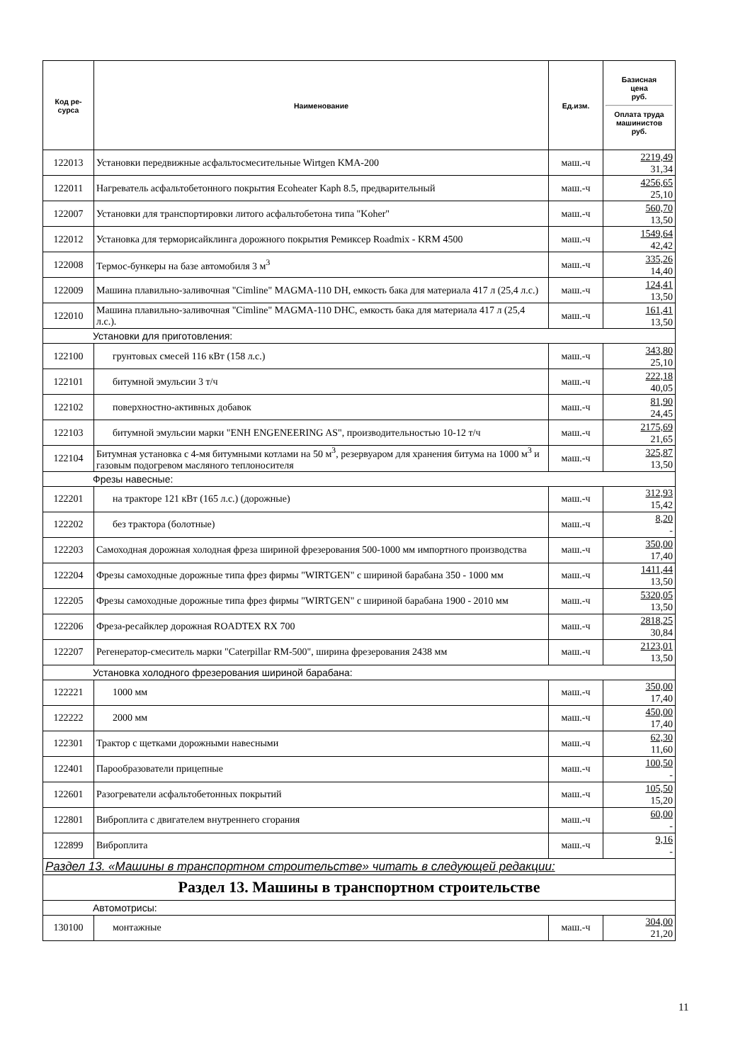| Код ре- сурса | Наименование | Ед.изм. | Базисная цена руб. Оплата труда машинистов руб. |
| --- | --- | --- | --- |
| 122013 | Установки передвижные асфальтосмесительные Wirtgen KMA-200 | маш.-ч | 2219,49 31,34 |
| 122011 | Нагреватель асфальтобетонного покрытия Ecoheater Kaph 8.5, предварительный | маш.-ч | 4256,65 25,10 |
| 122007 | Установки для транспортировки литого асфальтобетона типа "Koher" | маш.-ч | 560,70 13,50 |
| 122012 | Установка для терморисайклинга дорожного покрытия Ремиксер Roadmix - KRM 4500 | маш.-ч | 1549,64 42,42 |
| 122008 | Термос-бункеры на базе автомобиля 3 м<sup>3</sup> | маш.-ч | 335,26 14,40 |
| 122009 | Машина плавильно-заливочная "Cimline" MAGMA-110 DH, емкость бака для материала 417 л (25,4 л.с.) | маш.-ч | 124,41 13,50 |
| 122010 | Машина плавильно-заливочная "Cimline" MAGMA-110 DHC, емкость бака для материала 417 л (25,4 л.с.). | маш.-ч | 161,41 13,50 |
| Установки для приготовления: | | | |
| 122100 | грунтовых смесей 116 кВт (158 л.с.) | маш.-ч | 343,80 25,10 |
| 122101 | битумной эмульсии 3 т/ч | маш.-ч | 222,18 40,05 |
| 122102 | поверхностно-активных добавок | маш.-ч | 81,90 24,45 |
| 122103 | битумной эмульсии марки "ENH ENGENEERING AS", производительностью 10-12 т/ч | маш.-ч | 2175,69 21,65 |
| 122104 | Битумная установка с 4-мя битумными котлами на 50 м<sup>3</sup>, резервуаром для хранения битума на 1000 м<sup>3</sup> и газовым подогревом масляного теплоносителя | маш.-ч | 325,87 13,50 |
| Фрезы навесные: | | | |
| 122201 | на тракторе 121 кВт (165 л.с.) (дорожные) | маш.-ч | 312,93 15,42 |
| 122202 | без трактора (болотные) | маш.-ч | 8,20 - |
| 122203 | Самоходная дорожная холодная фреза шириной фрезерования 500-1000 мм импортного производства | маш.-ч | 350,00 17,40 |
| 122204 | Фрезы самоходные дорожные типа фрез фирмы "WIRTGEN" с шириной барабана 350 - 1000 мм | маш.-ч | 1411,44 13,50 |
| 122205 | Фрезы самоходные дорожные типа фрез фирмы "WIRTGEN" с шириной барабана 1900 - 2010 мм | маш.-ч | 5320,05 13,50 |
| 122206 | Фреза-ресайклер дорожная ROADTEX RX 700 | маш.-ч | 2818,25 30,84 |
| 122207 | Регенератор-смеситель марки "Caterpillar RM-500", ширина фрезерования 2438 мм | маш.-ч | 2123,01 13,50 |
| Установка холодного фрезерования шириной барабана: | | | |
| 122221 | 1000 мм | маш.-ч | 350,00 17,40 |
| 122222 | 2000 мм | маш.-ч | 450,00 17,40 |
| 122301 | Трактор с щетками дорожными навесными | маш.-ч | 62,30 11,60 |
| 122401 | Парообразователи прицепные | маш.-ч | 100,50 - |
| 122601 | Разогреватели асфальтобетонных покрытий | маш.-ч | 105,50 15,20 |
| 122801 | Виброплита с двигателем внутреннего сгорания | маш.-ч | 60,00 - |
| 122899 | Виброплита | маш.-ч | 9,16 - |
| Раздел 13. «Машины в транспортном строительстве» читать в следующей редакции: | | | |
| Раздел 13. Машины в транспортном строительстве | | | |
| Автомотрисы: | | | |
| 130100 | монтажные | маш.-ч | 304,00 21,20 |
11